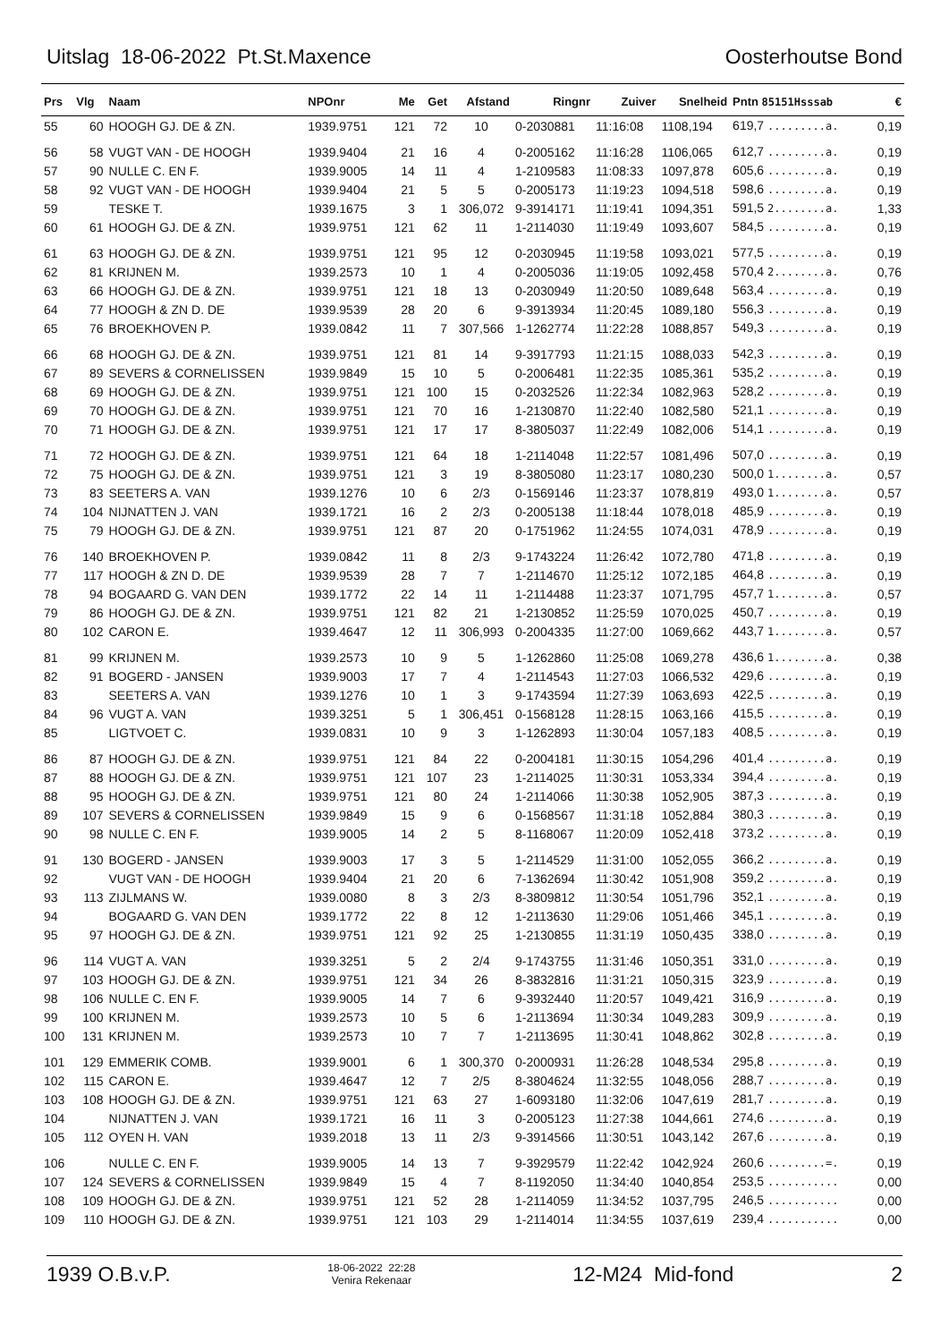Uitslag 18-06-2022 Pt.St.Maxence Oosterhoutse Bond
| Prs | Vlg | Naam | NPOnr | Me | Get | Afstand | Ringnr | Zuiver | Snelheid | Pntn 85151Hsssab | € |
| --- | --- | --- | --- | --- | --- | --- | --- | --- | --- | --- | --- |
| 55 | 60 | HOOGH GJ. DE & ZN. | 1939.9751 | 121 | 72 | 10 | 0-2030881 | 11:16:08 | 1108,194 | 619,7 .........a. | 0,19 |
| 56 | 58 | VUGT VAN - DE HOOGH | 1939.9404 | 21 | 16 | 4 | 0-2005162 | 11:16:28 | 1106,065 | 612,7 .........a. | 0,19 |
| 57 | 90 | NULLE C. EN F. | 1939.9005 | 14 | 11 | 4 | 1-2109583 | 11:08:33 | 1097,878 | 605,6 .........a. | 0,19 |
| 58 | 92 | VUGT VAN - DE HOOGH | 1939.9404 | 21 | 5 | 5 | 0-2005173 | 11:19:23 | 1094,518 | 598,6 .........a. | 0,19 |
| 59 | | TESKE T. | 1939.1675 | 3 | 1 | 306,072 | 9-3914171 | 11:19:41 | 1094,351 | 591,5 2........a. | 1,33 |
| 60 | 61 | HOOGH GJ. DE & ZN. | 1939.9751 | 121 | 62 | 11 | 1-2114030 | 11:19:49 | 1093,607 | 584,5 .........a. | 0,19 |
| 61 | 63 | HOOGH GJ. DE & ZN. | 1939.9751 | 121 | 95 | 12 | 0-2030945 | 11:19:58 | 1093,021 | 577,5 .........a. | 0,19 |
| 62 | 81 | KRIJNEN M. | 1939.2573 | 10 | 1 | 4 | 0-2005036 | 11:19:05 | 1092,458 | 570,4 2........a. | 0,76 |
| 63 | 66 | HOOGH GJ. DE & ZN. | 1939.9751 | 121 | 18 | 13 | 0-2030949 | 11:20:50 | 1089,648 | 563,4 .........a. | 0,19 |
| 64 | 77 | HOOGH & ZN D. DE | 1939.9539 | 28 | 20 | 6 | 9-3913934 | 11:20:45 | 1089,180 | 556,3 .........a. | 0,19 |
| 65 | 76 | BROEKHOVEN P. | 1939.0842 | 11 | 7 | 307,566 | 1-1262774 | 11:22:28 | 1088,857 | 549,3 .........a. | 0,19 |
| 66 | 68 | HOOGH GJ. DE & ZN. | 1939.9751 | 121 | 81 | 14 | 9-3917793 | 11:21:15 | 1088,033 | 542,3 .........a. | 0,19 |
| 67 | 89 | SEVERS & CORNELISSEN | 1939.9849 | 15 | 10 | 5 | 0-2006481 | 11:22:35 | 1085,361 | 535,2 .........a. | 0,19 |
| 68 | 69 | HOOGH GJ. DE & ZN. | 1939.9751 | 121 | 100 | 15 | 0-2032526 | 11:22:34 | 1082,963 | 528,2 .........a. | 0,19 |
| 69 | 70 | HOOGH GJ. DE & ZN. | 1939.9751 | 121 | 70 | 16 | 1-2130870 | 11:22:40 | 1082,580 | 521,1 .........a. | 0,19 |
| 70 | 71 | HOOGH GJ. DE & ZN. | 1939.9751 | 121 | 17 | 17 | 8-3805037 | 11:22:49 | 1082,006 | 514,1 .........a. | 0,19 |
| 71 | 72 | HOOGH GJ. DE & ZN. | 1939.9751 | 121 | 64 | 18 | 1-2114048 | 11:22:57 | 1081,496 | 507,0 .........a. | 0,19 |
| 72 | 75 | HOOGH GJ. DE & ZN. | 1939.9751 | 121 | 3 | 19 | 8-3805080 | 11:23:17 | 1080,230 | 500,0 1........a. | 0,57 |
| 73 | 83 | SEETERS A. VAN | 1939.1276 | 10 | 6 | 2/3 | 0-1569146 | 11:23:37 | 1078,819 | 493,0 1........a. | 0,57 |
| 74 | 104 | NIJNATTEN J. VAN | 1939.1721 | 16 | 2 | 2/3 | 0-2005138 | 11:18:44 | 1078,018 | 485,9 .........a. | 0,19 |
| 75 | 79 | HOOGH GJ. DE & ZN. | 1939.9751 | 121 | 87 | 20 | 0-1751962 | 11:24:55 | 1074,031 | 478,9 .........a. | 0,19 |
| 76 | 140 | BROEKHOVEN P. | 1939.0842 | 11 | 8 | 2/3 | 9-1743224 | 11:26:42 | 1072,780 | 471,8 .........a. | 0,19 |
| 77 | 117 | HOOGH & ZN D. DE | 1939.9539 | 28 | 7 | 7 | 1-2114670 | 11:25:12 | 1072,185 | 464,8 .........a. | 0,19 |
| 78 | 94 | BOGAARD G. VAN DEN | 1939.1772 | 22 | 14 | 11 | 1-2114488 | 11:23:37 | 1071,795 | 457,7 1........a. | 0,57 |
| 79 | 86 | HOOGH GJ. DE & ZN. | 1939.9751 | 121 | 82 | 21 | 1-2130852 | 11:25:59 | 1070,025 | 450,7 .........a. | 0,19 |
| 80 | 102 | CARON E. | 1939.4647 | 12 | 11 | 306,993 | 0-2004335 | 11:27:00 | 1069,662 | 443,7 1........a. | 0,57 |
| 81 | 99 | KRIJNEN M. | 1939.2573 | 10 | 9 | 5 | 1-1262860 | 11:25:08 | 1069,278 | 436,6 1........a. | 0,38 |
| 82 | 91 | BOGERD - JANSEN | 1939.9003 | 17 | 7 | 4 | 1-2114543 | 11:27:03 | 1066,532 | 429,6 .........a. | 0,19 |
| 83 | | SEETERS A. VAN | 1939.1276 | 10 | 1 | 3 | 9-1743594 | 11:27:39 | 1063,693 | 422,5 .........a. | 0,19 |
| 84 | 96 | VUGT A. VAN | 1939.3251 | 5 | 1 | 306,451 | 0-1568128 | 11:28:15 | 1063,166 | 415,5 .........a. | 0,19 |
| 85 | | LIGTVOET C. | 1939.0831 | 10 | 9 | 3 | 1-1262893 | 11:30:04 | 1057,183 | 408,5 .........a. | 0,19 |
| 86 | 87 | HOOGH GJ. DE & ZN. | 1939.9751 | 121 | 84 | 22 | 0-2004181 | 11:30:15 | 1054,296 | 401,4 .........a. | 0,19 |
| 87 | 88 | HOOGH GJ. DE & ZN. | 1939.9751 | 121 | 107 | 23 | 1-2114025 | 11:30:31 | 1053,334 | 394,4 .........a. | 0,19 |
| 88 | 95 | HOOGH GJ. DE & ZN. | 1939.9751 | 121 | 80 | 24 | 1-2114066 | 11:30:38 | 1052,905 | 387,3 .........a. | 0,19 |
| 89 | 107 | SEVERS & CORNELISSEN | 1939.9849 | 15 | 9 | 6 | 0-1568567 | 11:31:18 | 1052,884 | 380,3 .........a. | 0,19 |
| 90 | 98 | NULLE C. EN F. | 1939.9005 | 14 | 2 | 5 | 8-1168067 | 11:20:09 | 1052,418 | 373,2 .........a. | 0,19 |
| 91 | 130 | BOGERD - JANSEN | 1939.9003 | 17 | 3 | 5 | 1-2114529 | 11:31:00 | 1052,055 | 366,2 .........a. | 0,19 |
| 92 | | VUGT VAN - DE HOOGH | 1939.9404 | 21 | 20 | 6 | 7-1362694 | 11:30:42 | 1051,908 | 359,2 .........a. | 0,19 |
| 93 | 113 | ZIJLMANS W. | 1939.0080 | 8 | 3 | 2/3 | 8-3809812 | 11:30:54 | 1051,796 | 352,1 .........a. | 0,19 |
| 94 | | BOGAARD G. VAN DEN | 1939.1772 | 22 | 8 | 12 | 1-2113630 | 11:29:06 | 1051,466 | 345,1 .........a. | 0,19 |
| 95 | 97 | HOOGH GJ. DE & ZN. | 1939.9751 | 121 | 92 | 25 | 1-2130855 | 11:31:19 | 1050,435 | 338,0 .........a. | 0,19 |
| 96 | 114 | VUGT A. VAN | 1939.3251 | 5 | 2 | 2/4 | 9-1743755 | 11:31:46 | 1050,351 | 331,0 .........a. | 0,19 |
| 97 | 103 | HOOGH GJ. DE & ZN. | 1939.9751 | 121 | 34 | 26 | 8-3832816 | 11:31:21 | 1050,315 | 323,9 .........a. | 0,19 |
| 98 | 106 | NULLE C. EN F. | 1939.9005 | 14 | 7 | 6 | 9-3932440 | 11:20:57 | 1049,421 | 316,9 .........a. | 0,19 |
| 99 | 100 | KRIJNEN M. | 1939.2573 | 10 | 5 | 6 | 1-2113694 | 11:30:34 | 1049,283 | 309,9 .........a. | 0,19 |
| 100 | 131 | KRIJNEN M. | 1939.2573 | 10 | 7 | 7 | 1-2113695 | 11:30:41 | 1048,862 | 302,8 .........a. | 0,19 |
| 101 | 129 | EMMERIK COMB. | 1939.9001 | 6 | 1 | 300,370 | 0-2000931 | 11:26:28 | 1048,534 | 295,8 .........a. | 0,19 |
| 102 | 115 | CARON E. | 1939.4647 | 12 | 7 | 2/5 | 8-3804624 | 11:32:55 | 1048,056 | 288,7 .........a. | 0,19 |
| 103 | 108 | HOOGH GJ. DE & ZN. | 1939.9751 | 121 | 63 | 27 | 1-6093180 | 11:32:06 | 1047,619 | 281,7 .........a. | 0,19 |
| 104 | | NIJNATTEN J. VAN | 1939.1721 | 16 | 11 | 3 | 0-2005123 | 11:27:38 | 1044,661 | 274,6 .........a. | 0,19 |
| 105 | 112 | OYEN H. VAN | 1939.2018 | 13 | 11 | 2/3 | 9-3914566 | 11:30:51 | 1043,142 | 267,6 .........a. | 0,19 |
| 106 | | NULLE C. EN F. | 1939.9005 | 14 | 13 | 7 | 9-3929579 | 11:22:42 | 1042,924 | 260,6 .........=. | 0,19 |
| 107 | 124 | SEVERS & CORNELISSEN | 1939.9849 | 15 | 4 | 7 | 8-1192050 | 11:34:40 | 1040,854 | 253,5 ........... | 0,00 |
| 108 | 109 | HOOGH GJ. DE & ZN. | 1939.9751 | 121 | 52 | 28 | 1-2114059 | 11:34:52 | 1037,795 | 246,5 ........... | 0,00 |
| 109 | 110 | HOOGH GJ. DE & ZN. | 1939.9751 | 121 | 103 | 29 | 1-2114014 | 11:34:55 | 1037,619 | 239,4 ........... | 0,00 |
1939 O.B.v.P. 18-06-2022 22:28
Venira Rekenaar 12-M24 Mid-fond 2